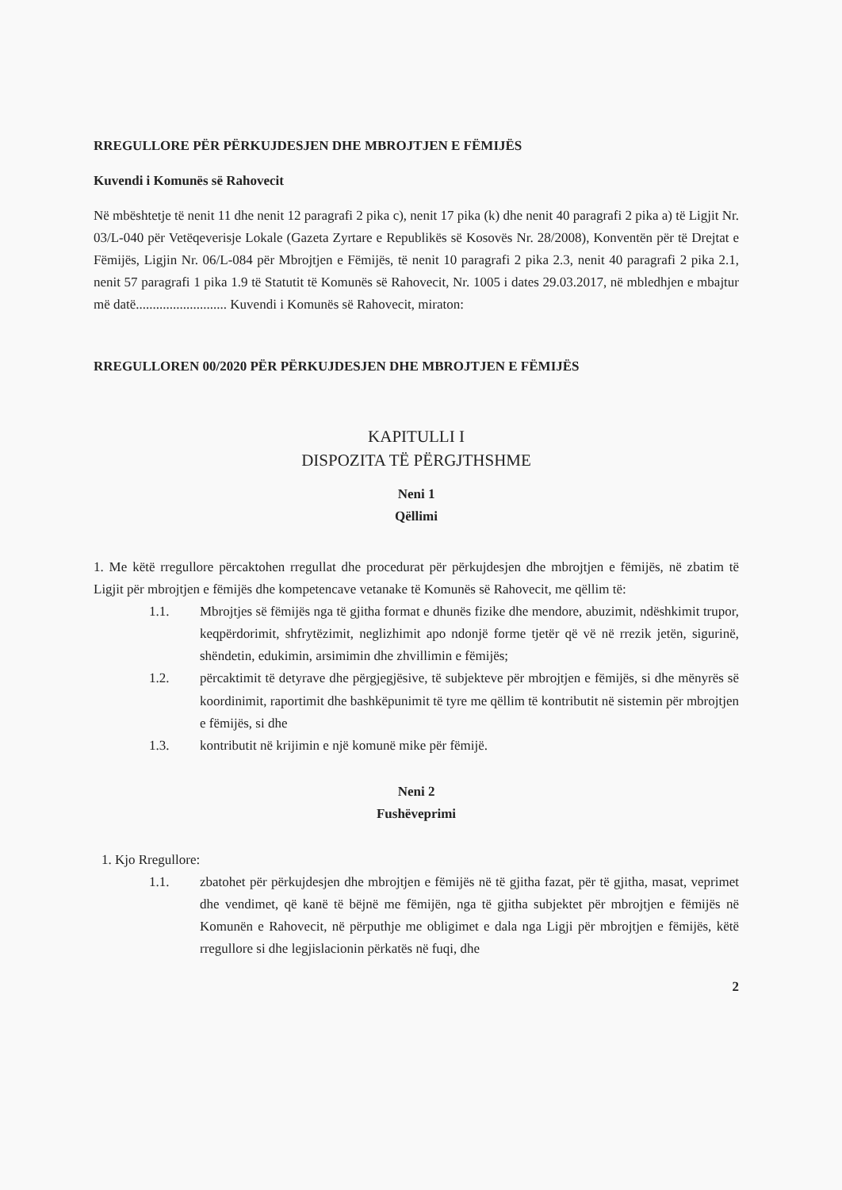RREGULLORE PËR PËRKUJDESJEN DHE MBROJTJEN E FËMIJËS
Kuvendi i Komunës së Rahovecit
Në mbështetje të nenit 11 dhe nenit 12 paragrafi 2 pika c), nenit 17 pika (k) dhe nenit 40 paragrafi 2 pika a) të Ligjit Nr. 03/L-040 për Vetëqeverisje Lokale (Gazeta Zyrtare e Republikës së Kosovës Nr. 28/2008), Konventën për të Drejtat e Fëmijës, Ligjin Nr. 06/L-084 për Mbrojtjen e Fëmijës, të nenit 10 paragrafi 2 pika 2.3, nenit 40 paragrafi 2 pika 2.1, nenit 57 paragrafi 1 pika 1.9 të Statutit të Komunës së Rahovecit, Nr. 1005 i dates 29.03.2017, në mbledhjen e mbajtur më datë........................... Kuvendi i Komunës së Rahovecit, miraton:
RREGULLOREN 00/2020 PËR PËRKUJDESJEN DHE MBROJTJEN E FËMIJËS
KAPITULLI I
DISPOZITA TË PËRGJTHSHME
Neni 1
Qëllimi
1. Me këtë rregullore përcaktohen rregullat dhe procedurat për përkujdesjen dhe mbrojtjen e fëmijës, në zbatim të Ligjit për mbrojtjen e fëmijës dhe kompetencave vetanake të Komunës së Rahovecit, me qëllim të:
1.1. Mbrojtjes së fëmijës nga të gjitha format e dhunës fizike dhe mendore, abuzimit, ndëshkimit trupor, keqpërdorimit, shfrytëzimit, neglizhimit apo ndonjë forme tjetër që vë në rrezik jetën, sigurinë, shëndetin, edukimin, arsimimin dhe zhvillimin e fëmijës;
1.2. përcaktimit të detyrave dhe përgjegjësive, të subjekteve për mbrojtjen e fëmijës, si dhe mënyrës së koordinimit, raportimit dhe bashkëpunimit të tyre me qëllim të kontributit në sistemin për mbrojtjen e fëmijës, si dhe
1.3. kontributit në krijimin e një komunë mike për fëmijë.
Neni 2
Fushëveprimi
1. Kjo Rregullore:
1.1. zbatohet për përkujdesjen dhe mbrojtjen e fëmijës në të gjitha fazat, për të gjitha, masat, veprimet dhe vendimet, që kanë të bëjnë me fëmijën, nga të gjitha subjektet për mbrojtjen e fëmijës në Komunën e Rahovecit, në përputhje me obligimet e dala nga Ligji për mbrojtjen e fëmijës, këtë rregullore si dhe legjislacionin përkatës në fuqi, dhe
2